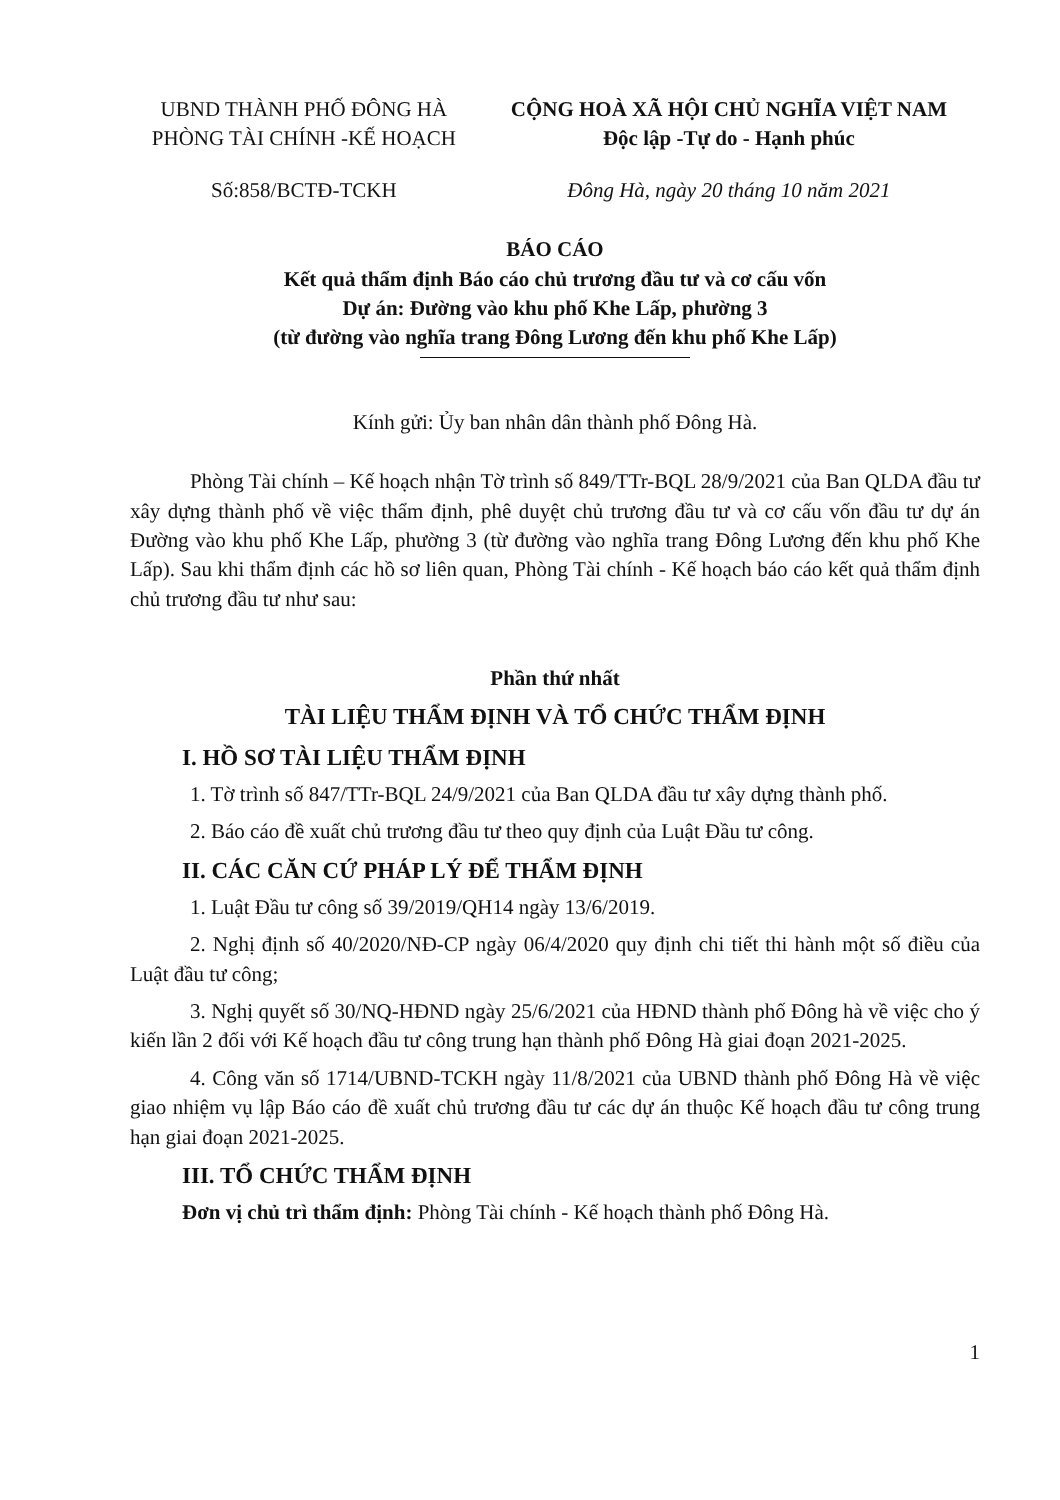UBND THÀNH PHỐ ĐÔNG HÀ
PHÒNG TÀI CHÍNH -KẾ HOẠCH
CỘNG HOÀ XÃ HỘI CHỦ NGHĨA VIỆT NAM
Độc lập -Tự do - Hạnh phúc
Số:858/BCTĐ-TCKH Đông Hà, ngày 20 tháng 10 năm 2021
BÁO CÁO
Kết quả thẩm định Báo cáo chủ trương đầu tư và cơ cấu vốn
Dự án: Đường vào khu phố Khe Lấp, phường 3
(từ đường vào nghĩa trang Đông Lương đến khu phố Khe Lấp)
Kính gửi: Ủy ban nhân dân thành phố Đông Hà.
Phòng Tài chính – Kế hoạch nhận Tờ trình số 849/TTr-BQL 28/9/2021 của Ban QLDA đầu tư xây dựng thành phố về việc thẩm định, phê duyệt chủ trương đầu tư và cơ cấu vốn đầu tư dự án Đường vào khu phố Khe Lấp, phường 3 (từ đường vào nghĩa trang Đông Lương đến khu phố Khe Lấp). Sau khi thẩm định các hồ sơ liên quan, Phòng Tài chính - Kế hoạch báo cáo kết quả thẩm định chủ trương đầu tư như sau:
Phần thứ nhất
TÀI LIỆU THẨM ĐỊNH VÀ TỔ CHỨC THẨM ĐỊNH
I. HỒ SƠ TÀI LIỆU THẨM ĐỊNH
1. Tờ trình số 847/TTr-BQL 24/9/2021 của Ban QLDA đầu tư xây dựng thành phố.
2. Báo cáo đề xuất chủ trương đầu tư theo quy định của Luật Đầu tư công.
II. CÁC CĂN CỨ PHÁP LÝ ĐỂ THẨM ĐỊNH
1. Luật Đầu tư công số 39/2019/QH14 ngày 13/6/2019.
2. Nghị định số 40/2020/NĐ-CP ngày 06/4/2020 quy định chi tiết thi hành một số điều của Luật đầu tư công;
3. Nghị quyết số 30/NQ-HĐND ngày 25/6/2021 của HĐND thành phố Đông hà về việc cho ý kiến lần 2 đối với Kế hoạch đầu tư công trung hạn thành phố Đông Hà giai đoạn 2021-2025.
4. Công văn số 1714/UBND-TCKH ngày 11/8/2021 của UBND thành phố Đông Hà về việc giao nhiệm vụ lập Báo cáo đề xuất chủ trương đầu tư các dự án thuộc Kế hoạch đầu tư công trung hạn giai đoạn 2021-2025.
III. TỔ CHỨC THẨM ĐỊNH
Đơn vị chủ trì thẩm định: Phòng Tài chính - Kế hoạch thành phố Đông Hà.
1